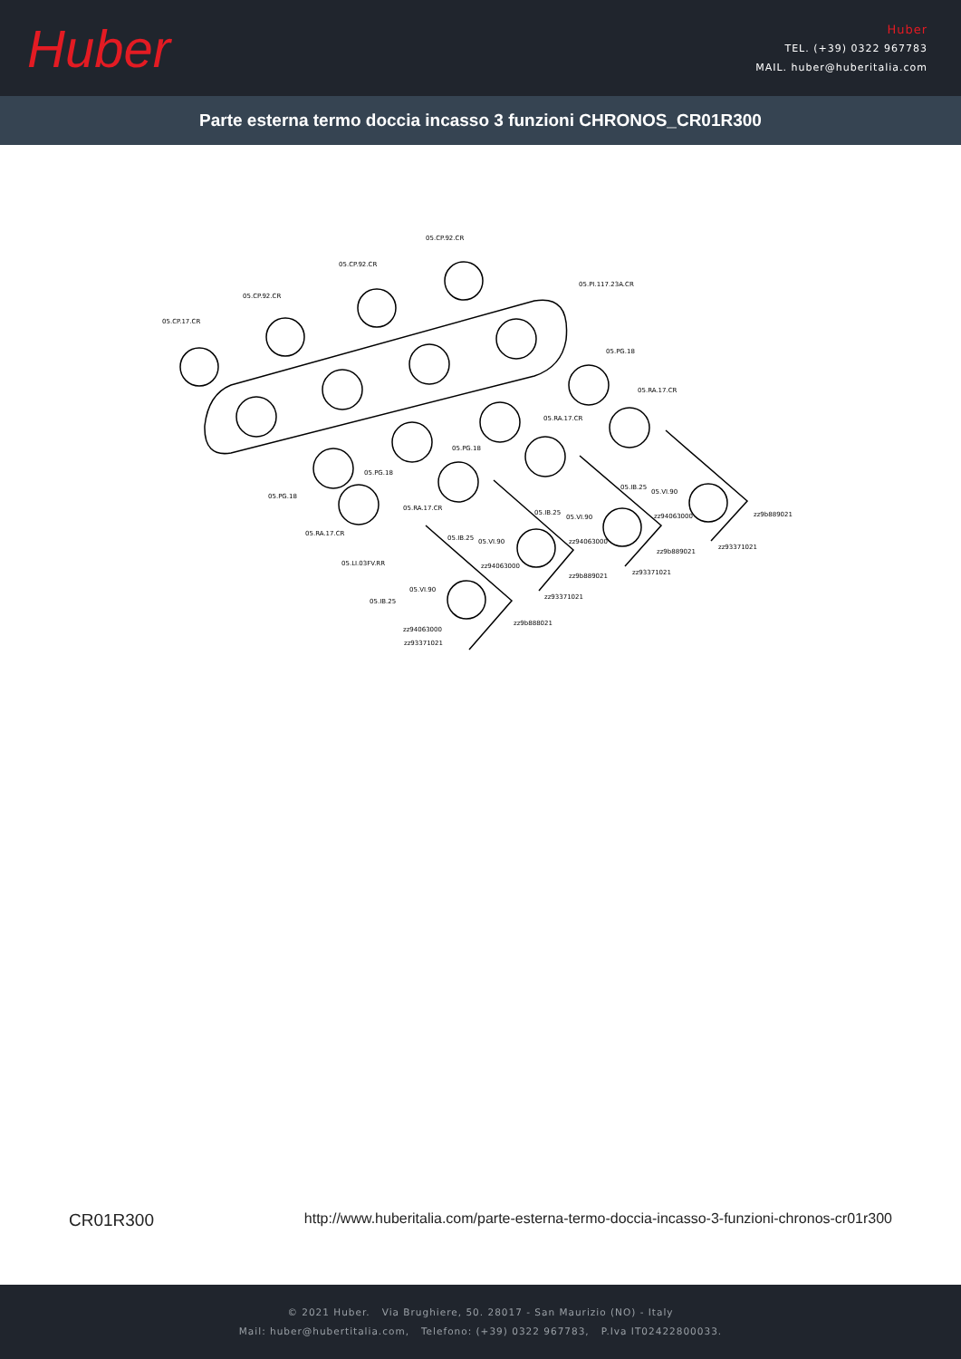Huber
Huber
TEL. (+39) 0322 967783
MAIL. huber@huberitalia.com
Parte esterna termo doccia incasso 3 funzioni CHRONOS_CR01R300
05.CP.92.CR
05.CP.92.CR
05.CP.92.CR
05.CP.17.CR
05.PI.117.23A.CR
05.PG.18
05.RA.17.CR
05.RA.17.CR
05.PG.18
05.PG.18
05.PG.18
05.RA.17.CR
05.RA.17.CR
05.LI.03FV.RR
05.IB.25
05.VI.90
05.IB.25
05.VI.90
05.IB.25 05.VI.90
05.IB.25
05.VI.90
zz94063000
zz94063000
zz94063000
zz94063000
zz9b889021
zz9b889021
zz9b889021
zz9b888021
zz93371021
zz93371021
zz93371021
zz93371021
CR01R300 http://www.huberitalia.com/parte-esterna-termo-doccia-incasso-3-funzioni-chronos-cr01r300
© 2021 Huber. Via Brughiere, 50. 28017 - San Maurizio (NO) - Italy
Mail: huber@hubertitalia.com, Telefono: (+39) 0322 967783, P.Iva IT02422800033.